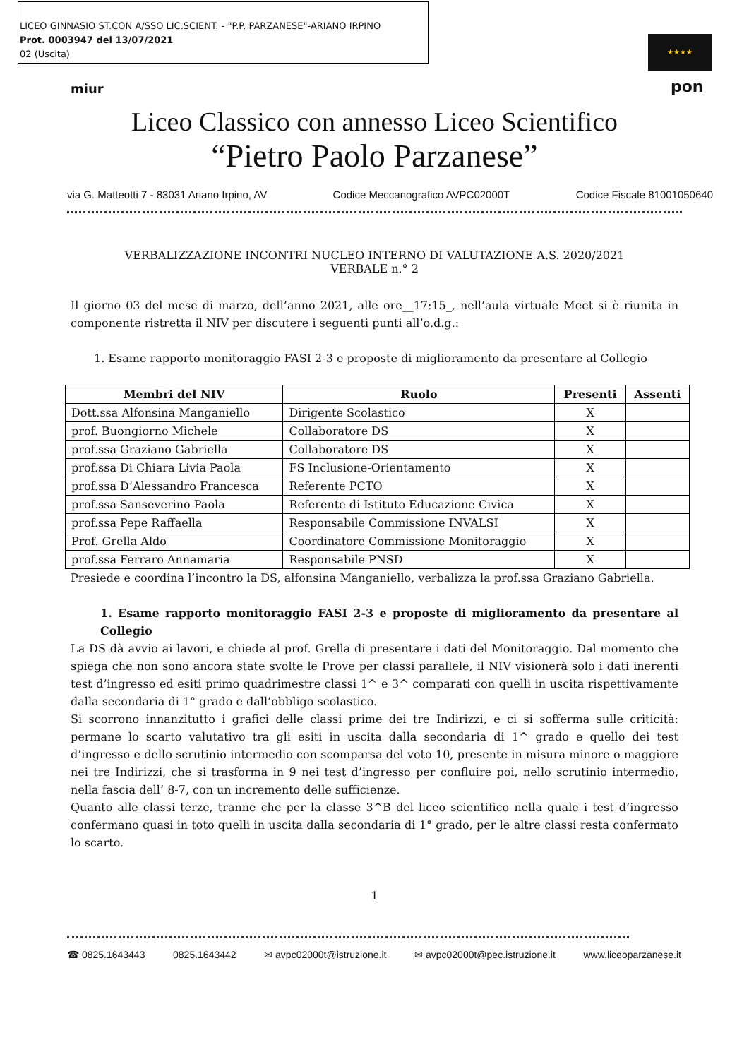LICEO GINNASIO ST.CON A/SSO LIC.SCIENT. - "P.P. PARZANESE"-ARIANO IRPINO
Prot. 0003947 del 13/07/2021
02 (Uscita)
miur
★★★★
pon
Liceo Classico con annesso Liceo Scientifico
“Pietro Paolo Parzanese”
via G. Matteotti 7 - 83031 Ariano Irpino, AV Codice Meccanografico AVPC02000T Codice Fiscale 81001050640
VERBALIZZAZIONE INCONTRI NUCLEO INTERNO DI VALUTAZIONE A.S. 2020/2021
VERBALE n.° 2
Il giorno 03 del mese di marzo, dell’anno 2021, alle ore__17:15_, nell’aula virtuale Meet si è riunita in componente ristretta il NIV per discutere i seguenti punti all’o.d.g.:
1. Esame rapporto monitoraggio FASI 2-3 e proposte di miglioramento da presentare al Collegio
| Membri del NIV | Ruolo | Presenti | Assenti |
| --- | --- | --- | --- |
| Dott.ssa Alfonsina Manganiello | Dirigente Scolastico | X | |
| prof. Buongiorno Michele | Collaboratore DS | X | |
| prof.ssa Graziano Gabriella | Collaboratore DS | X | |
| prof.ssa Di Chiara Livia Paola | FS Inclusione-Orientamento | X | |
| prof.ssa D’Alessandro Francesca | Referente PCTO | X | |
| prof.ssa Sanseverino Paola | Referente di Istituto Educazione Civica | X | |
| prof.ssa Pepe Raffaella | Responsabile Commissione INVALSI | X | |
| Prof. Grella Aldo | Coordinatore Commissione Monitoraggio | X | |
| prof.ssa Ferraro Annamaria | Responsabile PNSD | X | |
Presiede e coordina l’incontro la DS, alfonsina Manganiello, verbalizza la prof.ssa Graziano Gabriella.
1. Esame rapporto monitoraggio FASI 2-3 e proposte di miglioramento da presentare al Collegio
La DS dà avvio ai lavori, e chiede al prof. Grella di presentare i dati del Monitoraggio. Dal momento che spiega che non sono ancora state svolte le Prove per classi parallele, il NIV visionerà solo i dati inerenti test d’ingresso ed esiti primo quadrimestre classi 1^ e 3^ comparati con quelli in uscita rispettivamente dalla secondaria di 1° grado e dall’obbligo scolastico.
Si scorrono innanzitutto i grafici delle classi prime dei tre Indirizzi, e ci si sofferma sulle criticità: permane lo scarto valutativo tra gli esiti in uscita dalla secondaria di 1^ grado e quello dei test d’ingresso e dello scrutinio intermedio con scomparsa del voto 10, presente in misura minore o maggiore nei tre Indirizzi, che si trasforma in 9 nei test d’ingresso per confluire poi, nello scrutinio intermedio, nella fascia dell’ 8-7, con un incremento delle sufficienze.
Quanto alle classi terze, tranne che per la classe 3^B del liceo scientifico nella quale i test d’ingresso confermano quasi in toto quelli in uscita dalla secondaria di 1° grado, per le altre classi resta confermato lo scarto.
1
☎ 0825.1643443 0825.1643442 ✉ avpc02000t@istruzione.it ✉ avpc02000t@pec.istruzione.it www.liceoparzanese.it